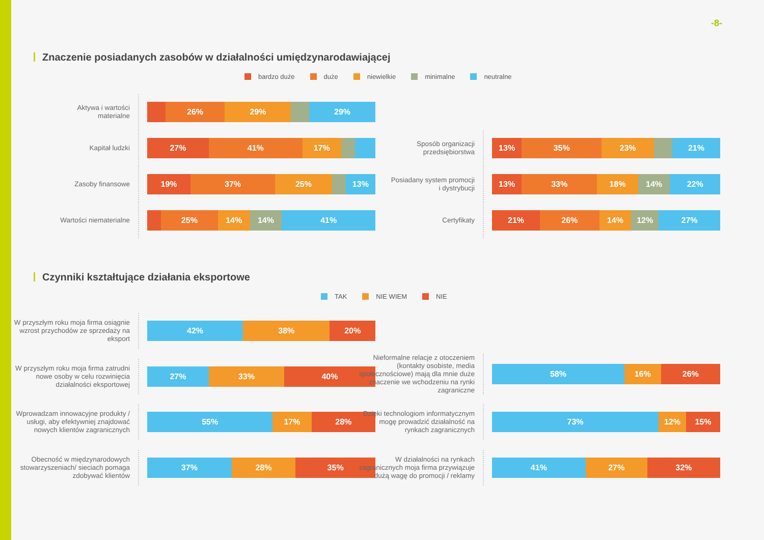-8-
Znaczenie posiadanych zasobów w działalności umiędzynarodawiającej
bardzo duże duże niewielkie minimalne neutralne
Aktywa i wartości
materialne
26% 29% 29%
Kapitał ludzki
27% 41% 17%
Zasoby finansowe
19% 37% 25% 13%
Wartości niematerialne
25% 14% 14% 41%
Sposób organizacji
przedsiębiorstwa
13% 35% 23% 21%
Posiadany system promocji
i dystrybucji
13% 33% 18% 14% 22%
Certyfikaty
21% 26% 14% 12% 27%
Czynniki kształtujące działania eksportowe
TAK NIE WIEM NIE
W przyszłym roku moja firma osiągnie wzrost przychodów ze sprzedaży na eksport
42% 38% 20%
W przyszłym roku moja firma zatrudni nowe osoby w celu rozwinięcia działalności eksportowej
27% 33% 40%
Wprowadzam innowacyjne produkty / usługi, aby efektywniej znajdować nowych klientów zagranicznych
55% 17% 28%
Obecność w międzynarodowych stowarzyszeniach/ sieciach pomaga zdobywać klientów
37% 28% 35%
Nieformalne relacje z otoczeniem (kontakty osobiste, media społecznościowe) mają dla mnie duże znaczenie we wchodzeniu na rynki zagraniczne
58% 16% 26%
Dzięki technologiom informatycznym mogę prowadzić działalność na rynkach zagranicznych
73% 12% 15%
W działalności na rynkach zagranicznych moja firma przywiązuje dużą wagę do promocji / reklamy
41% 27% 32%